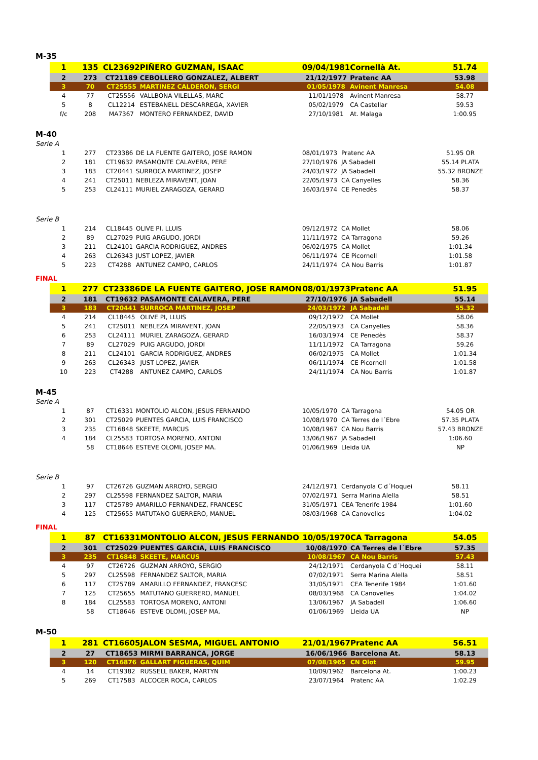M-35
| 1 | 135 | CL23692 | PIÑERO GUZMAN, ISAAC | 09/04/1981 | Cornellà At. | 51.74 |
| 2 | 273 | CT21189 | CEBOLLERO GONZALEZ, ALBERT | 21/12/1977 | Pratenc AA | 53.98 |
| 3 | 70 | CT25555 | MARTINEZ CALDERON, SERGI | 01/05/1978 | Avinent Manresa | 54.08 |
| 4 | 77 | CT25556 | VALLBONA VILELLAS, MARC | 11/01/1978 | Avinent Manresa | 58.77 |
| 5 | 8 | CL12214 | ESTEBANELL DESCARREGA, XAVIER | 05/02/1979 | CA Castellar | 59.53 |
| f/c | 208 | MA7367 | MONTERO FERNANDEZ, DAVID | 27/10/1981 | At. Malaga | 1:00.95 |
M-40
Serie A
| 1 | 277 | CT23386 | DE LA FUENTE GAITERO, JOSE RAMON | 08/01/1973 | Pratenc AA | 51.95 OR |
| 2 | 181 | CT19632 | PASAMONTE CALAVERA, PERE | 27/10/1976 | JA Sabadell | 55.14 PLATA |
| 3 | 183 | CT20441 | SURROCA MARTINEZ, JOSEP | 24/03/1972 | JA Sabadell | 55.32 BRONZE |
| 4 | 241 | CT25011 | NEBLEZA MIRAVENT, JOAN | 22/05/1973 | CA Canyelles | 58.36 |
| 5 | 253 | CL24111 | MURIEL ZARAGOZA, GERARD | 16/03/1974 | CE Penedès | 58.37 |
Serie B
| 1 | 214 | CL18445 | OLIVE PI, LLUIS | 09/12/1972 | CA Mollet | 58.06 |
| 2 | 89 | CL27029 | PUIG ARGUDO, JORDI | 11/11/1972 | CA Tarragona | 59.26 |
| 3 | 211 | CL24101 | GARCIA RODRIGUEZ, ANDRES | 06/02/1975 | CA Mollet | 1:01.34 |
| 4 | 263 | CL26343 | JUST LOPEZ, JAVIER | 06/11/1974 | CE Picornell | 1:01.58 |
| 5 | 223 | CT4288 | ANTUNEZ CAMPO, CARLOS | 24/11/1974 | CA Nou Barris | 1:01.87 |
FINAL
| 1 | 277 | CT23386 | DE LA FUENTE GAITERO, JOSE RAMON | 08/01/1973 | Pratenc AA | 51.95 |
| 2 | 181 | CT19632 | PASAMONTE CALAVERA, PERE | 27/10/1976 | JA Sabadell | 55.14 |
| 3 | 183 | CT20441 | SURROCA MARTINEZ, JOSEP | 24/03/1972 | JA Sabadell | 55.32 |
| 4 | 214 | CL18445 | OLIVE PI, LLUIS | 09/12/1972 | CA Mollet | 58.06 |
| 5 | 241 | CT25011 | NEBLEZA MIRAVENT, JOAN | 22/05/1973 | CA Canyelles | 58.36 |
| 6 | 253 | CL24111 | MURIEL ZARAGOZA, GERARD | 16/03/1974 | CE Penedès | 58.37 |
| 7 | 89 | CL27029 | PUIG ARGUDO, JORDI | 11/11/1972 | CA Tarragona | 59.26 |
| 8 | 211 | CL24101 | GARCIA RODRIGUEZ, ANDRES | 06/02/1975 | CA Mollet | 1:01.34 |
| 9 | 263 | CL26343 | JUST LOPEZ, JAVIER | 06/11/1974 | CE Picornell | 1:01.58 |
| 10 | 223 | CT4288 | ANTUNEZ CAMPO, CARLOS | 24/11/1974 | CA Nou Barris | 1:01.87 |
M-45
Serie A
| 1 | 87 | CT16331 | MONTOLIO ALCON, JESUS FERNANDO | 10/05/1970 | CA Tarragona | 54.05 OR |
| 2 | 301 | CT25029 | PUENTES GARCIA, LUIS FRANCISCO | 10/08/1970 | CA Terres de l´Ebre | 57.35 PLATA |
| 3 | 235 | CT16848 | SKEETE, MARCUS | 10/08/1967 | CA Nou Barris | 57.43 BRONZE |
| 4 | 184 | CL25583 | TORTOSA MORENO, ANTONI | 13/06/1967 | JA Sabadell | 1:06.60 |
| | 58 | CT18646 | ESTEVE OLOMI, JOSEP MA. | 01/06/1969 | Lleida UA | NP |
Serie B
| 1 | 97 | CT26726 | GUZMAN ARROYO, SERGIO | 24/12/1971 | Cerdanyola C d´Hoquei | 58.11 |
| 2 | 297 | CL25598 | FERNANDEZ SALTOR, MARIA | 07/02/1971 | Serra Marina Alella | 58.51 |
| 3 | 117 | CT25789 | AMARILLO FERNANDEZ, FRANCESC | 31/05/1971 | CEA Tenerife 1984 | 1:01.60 |
| 4 | 125 | CT25655 | MATUTANO GUERRERO, MANUEL | 08/03/1968 | CA Canovelles | 1:04.02 |
FINAL
| 1 | 87 | CT16331 | MONTOLIO ALCON, JESUS FERNANDO | 10/05/1970 | CA Tarragona | 54.05 |
| 2 | 301 | CT25029 | PUENTES GARCIA, LUIS FRANCISCO | 10/08/1970 | CA Terres de l´Ebre | 57.35 |
| 3 | 235 | CT16848 | SKEETE, MARCUS | 10/08/1967 | CA Nou Barris | 57.43 |
| 4 | 97 | CT26726 | GUZMAN ARROYO, SERGIO | 24/12/1971 | Cerdanyola C d´Hoquei | 58.11 |
| 5 | 297 | CL25598 | FERNANDEZ SALTOR, MARIA | 07/02/1971 | Serra Marina Alella | 58.51 |
| 6 | 117 | CT25789 | AMARILLO FERNANDEZ, FRANCESC | 31/05/1971 | CEA Tenerife 1984 | 1:01.60 |
| 7 | 125 | CT25655 | MATUTANO GUERRERO, MANUEL | 08/03/1968 | CA Canovelles | 1:04.02 |
| 8 | 184 | CL25583 | TORTOSA MORENO, ANTONI | 13/06/1967 | JA Sabadell | 1:06.60 |
| | 58 | CT18646 | ESTEVE OLOMI, JOSEP MA. | 01/06/1969 | Lleida UA | NP |
M-50
| 1 | 281 | CT16605 | JALON SESMA, MIGUEL ANTONIO | 21/01/1967 | Pratenc AA | 56.51 |
| 2 | 27 | CT18653 | MIRMI BARRANCA, JORGE | 16/06/1966 | Barcelona At. | 58.13 |
| 3 | 120 | CT16876 | GALLART FIGUERAS, QUIM | 07/08/1965 | CN Olot | 59.95 |
| 4 | 14 | CT19382 | RUSSELL BAKER, MARTYN | 10/09/1962 | Barcelona At. | 1:00.23 |
| 5 | 269 | CT17583 | ALCOCER ROCA, CARLOS | 23/07/1964 | Pratenc AA | 1:02.29 |